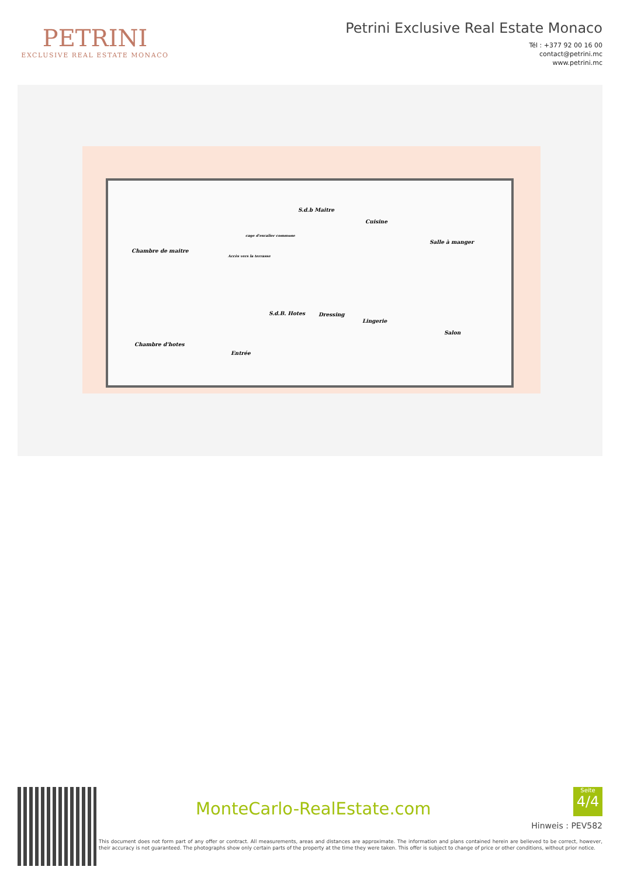PETRINI
EXCLUSIVE REAL ESTATE MONACO
Petrini Exclusive Real Estate Monaco
Tél : +377 92 00 16 00
contact@petrini.mc
www.petrini.mc
S.d.b Maitre
Cuisine
Salle à manger
Chambre de maitre
cage d'escalier commune
Accès vers la terrasse
S.d.B. Hotes Dressing
Lingerie
Salon
Chambre d'hotes
Entrée
MonteCarlo-RealEstate.com
Seite
4/4
Hinweis : PEV582
This document does not form part of any offer or contract. All measurements, areas and distances are approximate. The information and plans contained herein are believed to be correct, however, their accuracy is not guaranteed. The photographs show only certain parts of the property at the time they were taken. This offer is subject to change of price or other conditions, without prior notice.